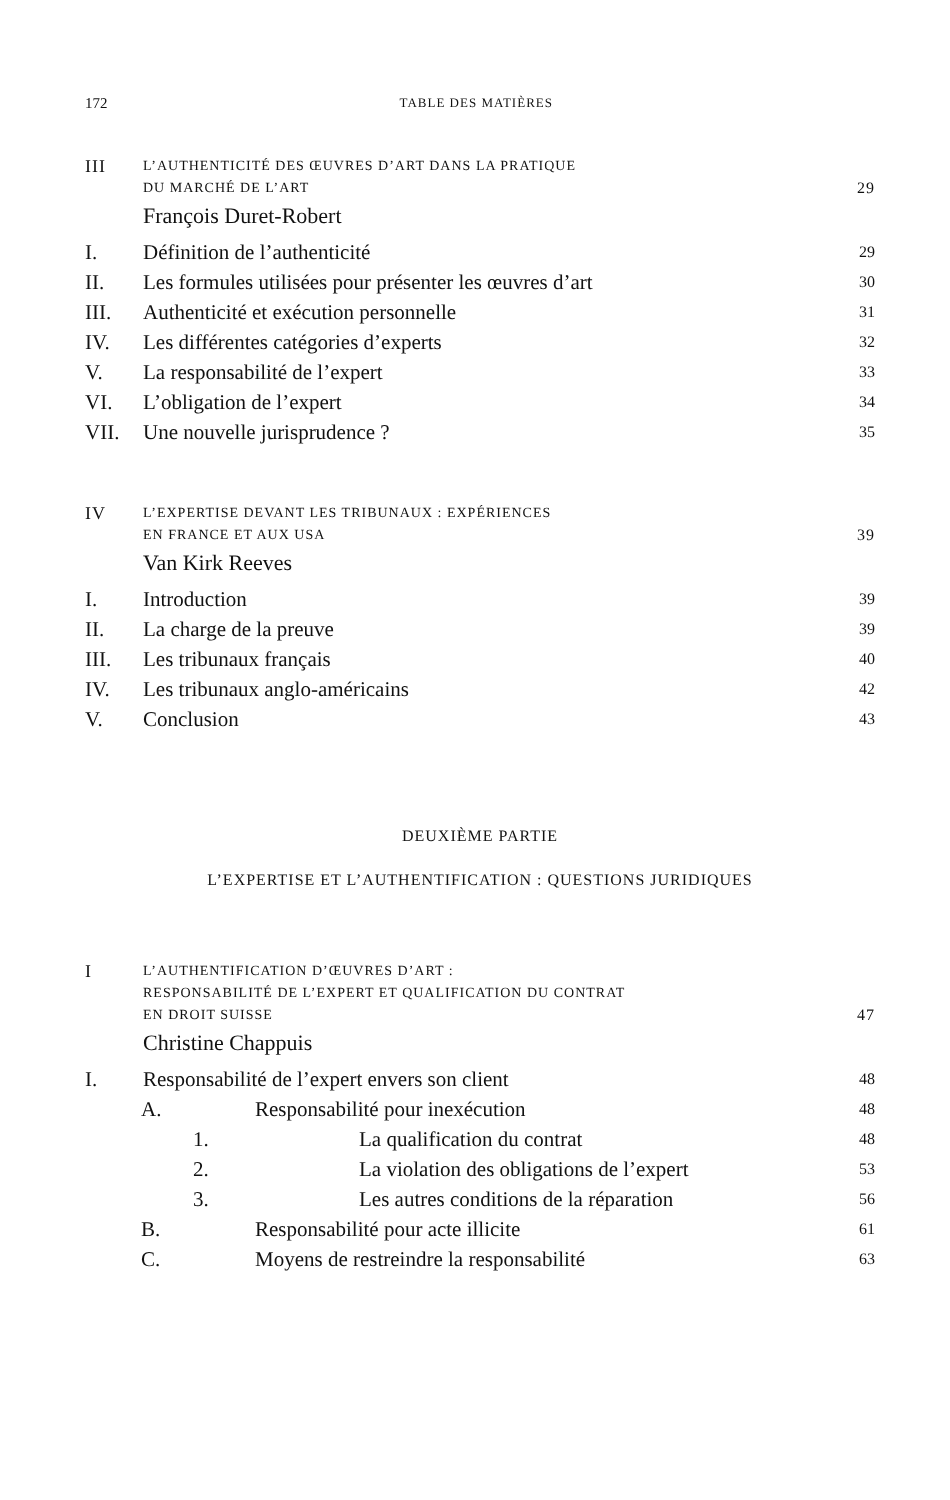172 TABLE DES MATIÈRES
III L’AUTHENTICITÉ DES ŒUVRES D’ART DANS LA PRATIQUE
DU MARCHÉ DE L’ART 29
François Duret-Robert
I. Définition de l’authenticité 29
II. Les formules utilisées pour présenter les œuvres d’art 30
III. Authenticité et exécution personnelle 31
IV. Les différentes catégories d’experts 32
V. La responsabilité de l’expert 33
VI. L’obligation de l’expert 34
VII. Une nouvelle jurisprudence ? 35
IV L’EXPERTISE DEVANT LES TRIBUNAUX : EXPÉRIENCES
EN FRANCE ET AUX USA 39
Van Kirk Reeves
I. Introduction 39
II. La charge de la preuve 39
III. Les tribunaux français 40
IV. Les tribunaux anglo-américains 42
V. Conclusion 43
DEUXIÈME PARTIE
L’EXPERTISE ET L’AUTHENTIFICATION : QUESTIONS JURIDIQUES
I L’AUTHENTIFICATION D’ŒUVRES D’ART :
RESPONSABILITÉ DE L’EXPERT ET QUALIFICATION DU CONTRAT
EN DROIT SUISSE 47
Christine Chappuis
I. Responsabilité de l’expert envers son client 48
A. Responsabilité pour inexécution 48
1. La qualification du contrat 48
2. La violation des obligations de l’expert 53
3. Les autres conditions de la réparation 56
B. Responsabilité pour acte illicite 61
C. Moyens de restreindre la responsabilité 63